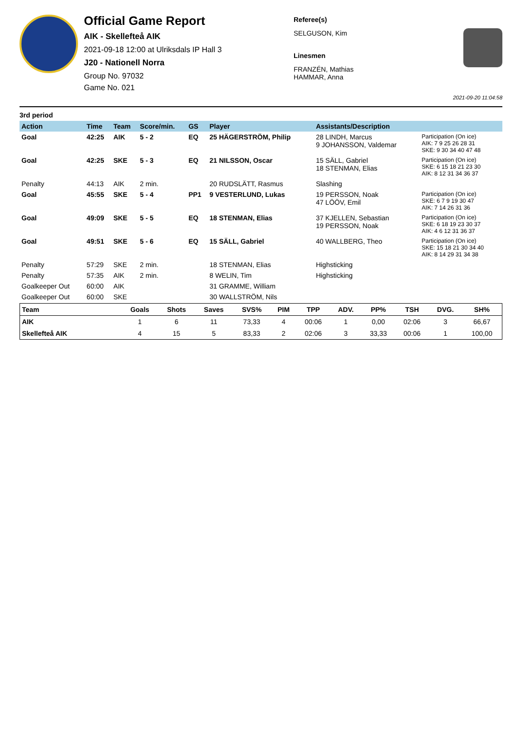Official Game Report
AIK - Skellefteå AIK
2021-09-18 12:00 at Ulriksdals IP Hall 3
J20 - Nationell Norra
Group No. 97032
Game No. 021
Referee(s)
SELGUSON, Kim
Linesmen
FRANZÉN, Mathias
HAMMAR, Anna
2021-09-20 11:04:58
3rd period
| Action | Time | Team | Score/min. | GS | Player | Assistants/Description | |
| --- | --- | --- | --- | --- | --- | --- | --- |
| Goal | 42:25 | AIK | 5 - 2 | EQ | 25 HÄGERSTRÖM, Philip | 28 LINDH, Marcus 9 JOHANSSON, Valdemar | Participation (On ice) AIK: 7 9 25 26 28 31 SKE: 9 30 34 40 47 48 |
| Goal | 42:25 | SKE | 5 - 3 | EQ | 21 NILSSON, Oscar | 15 SÄLL, Gabriel 18 STENMAN, Elias | Participation (On ice) SKE: 6 15 18 21 23 30 AIK: 8 12 31 34 36 37 |
| Penalty | 44:13 | AIK | 2 min. | | 20 RUDSLÄTT, Rasmus | Slashing | |
| Goal | 45:55 | SKE | 5 - 4 | PP1 | 9 VESTERLUND, Lukas | 19 PERSSON, Noak 47 LÖÖV, Emil | Participation (On ice) SKE: 6 7 9 19 30 47 AIK: 7 14 26 31 36 |
| Goal | 49:09 | SKE | 5 - 5 | EQ | 18 STENMAN, Elias | 37 KJELLEN, Sebastian 19 PERSSON, Noak | Participation (On ice) SKE: 6 18 19 23 30 37 AIK: 4 6 12 31 36 37 |
| Goal | 49:51 | SKE | 5 - 6 | EQ | 15 SÄLL, Gabriel | 40 WALLBERG, Theo | Participation (On ice) SKE: 15 18 21 30 34 40 AIK: 8 14 29 31 34 38 |
| Penalty | 57:29 | SKE | 2 min. | | 18 STENMAN, Elias | Highsticking | |
| Penalty | 57:35 | AIK | 2 min. | | 8 WELIN, Tim | Highsticking | |
| Goalkeeper Out | 60:00 | AIK | | | 31 GRAMME, William | | |
| Goalkeeper Out | 60:00 | SKE | | | 30 WALLSTRÖM, Nils | | |
| Team | Goals | Shots | Saves | SVS% | PIM | TPP | ADV. | PP% | TSH | DVG. | SH% |
| --- | --- | --- | --- | --- | --- | --- | --- | --- | --- | --- | --- |
| AIK | 1 | 6 | 11 | 73,33 | 4 | 00:06 | 1 | 0,00 | 02:06 | 3 | 66,67 |
| Skellefteå AIK | 4 | 15 | 5 | 83,33 | 2 | 02:06 | 3 | 33,33 | 00:06 | 1 | 100,00 |